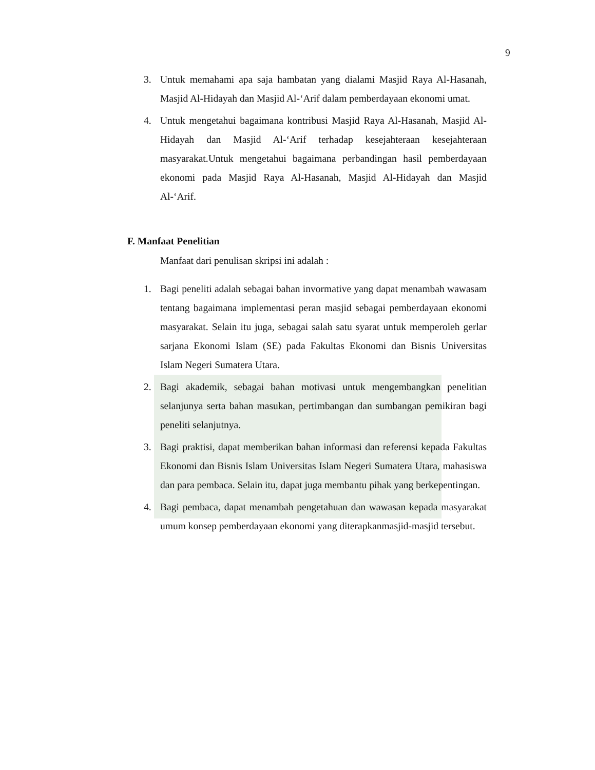9
3. Untuk memahami apa saja hambatan yang dialami Masjid Raya Al-Hasanah, Masjid Al-Hidayah dan Masjid Al-‘Arif dalam pemberdayaan ekonomi umat.
4. Untuk mengetahui bagaimana kontribusi Masjid Raya Al-Hasanah, Masjid Al-Hidayah dan Masjid Al-‘Arif terhadap kesejahteraan kesejahteraan masyarakat.Untuk mengetahui bagaimana perbandingan hasil pemberdayaan ekonomi pada Masjid Raya Al-Hasanah, Masjid Al-Hidayah dan Masjid Al-‘Arif.
F. Manfaat Penelitian
Manfaat dari penulisan skripsi ini adalah :
1. Bagi peneliti adalah sebagai bahan invormative yang dapat menambah wawasam tentang bagaimana implementasi peran masjid sebagai pemberdayaan ekonomi masyarakat. Selain itu juga, sebagai salah satu syarat untuk memperoleh gerlar sarjana Ekonomi Islam (SE) pada Fakultas Ekonomi dan Bisnis Universitas Islam Negeri Sumatera Utara.
2. Bagi akademik, sebagai bahan motivasi untuk mengembangkan penelitian selanjunya serta bahan masukan, pertimbangan dan sumbangan pemikiran bagi peneliti selanjutnya.
3. Bagi praktisi, dapat memberikan bahan informasi dan referensi kepada Fakultas Ekonomi dan Bisnis Islam Universitas Islam Negeri Sumatera Utara, mahasiswa dan para pembaca. Selain itu, dapat juga membantu pihak yang berkepentingan.
4. Bagi pembaca, dapat menambah pengetahuan dan wawasan kepada masyarakat umum konsep pemberdayaan ekonomi yang diterapkanmasjid-masjid tersebut.